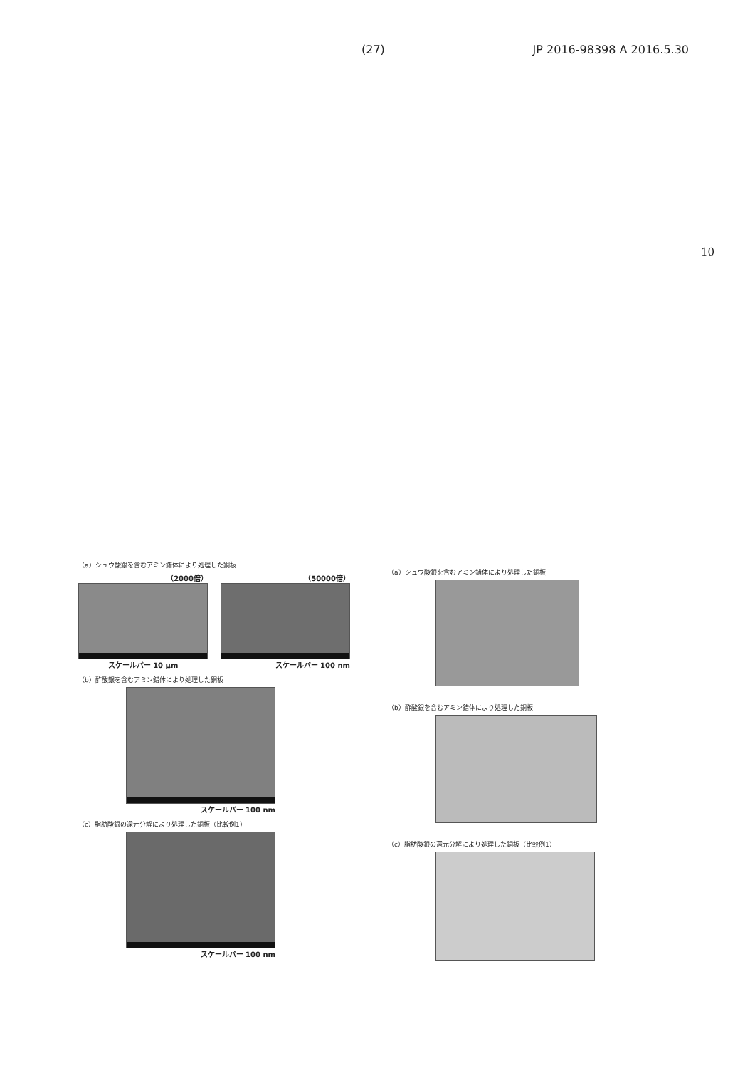(27) JP 2016-98398 A 2016.5.30
10
（a）シュウ酸銀を含むアミン錯体により処理した銅板
（2000倍）
スケールバー 10 μm
（50000倍）
スケールバー 100 nm
（b）酢酸銀を含むアミン錯体により処理した銅板
スケールバー 100 nm
（c）脂肪酸銀の還元分解により処理した銅板（比較例1）
スケールバー 100 nm
（a）シュウ酸銀を含むアミン錯体により処理した銅板
（b）酢酸銀を含むアミン錯体により処理した銅板
（c）脂肪酸銀の還元分解により処理した銅板（比較例1）